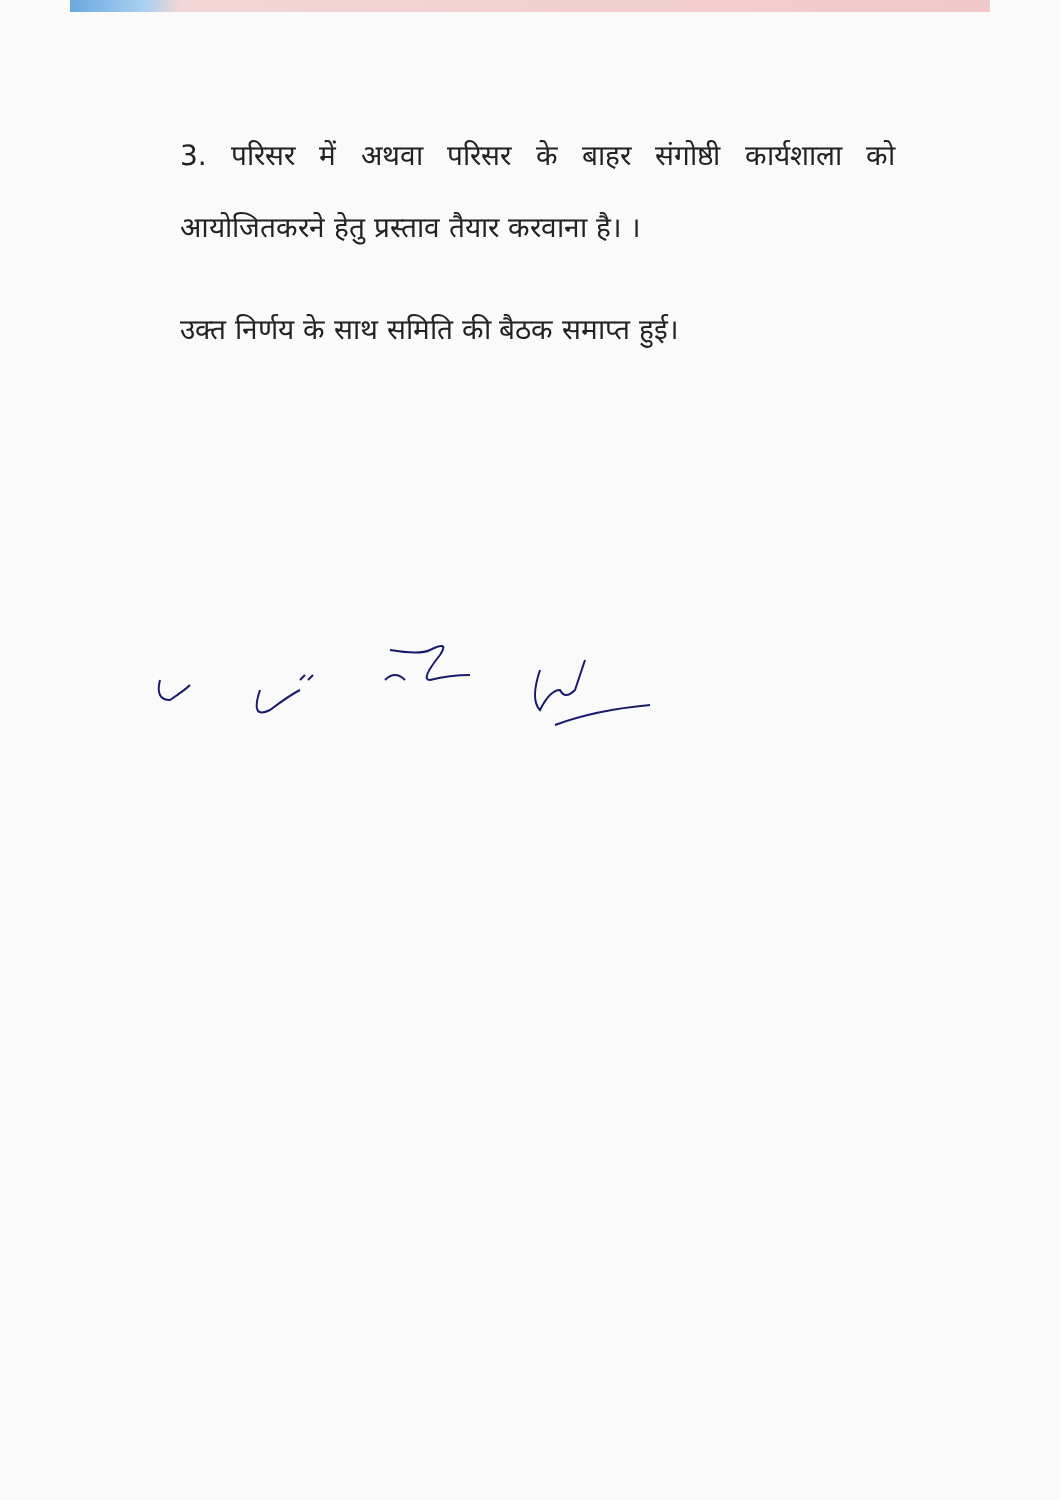3. परिसर में अथवा परिसर के बाहर संगोष्ठी कार्यशाला को आयोजितकरने हेतु प्रस्ताव तैयार करवाना है। ।
उक्त निर्णय के साथ समिति की बैठक समाप्त हुई।